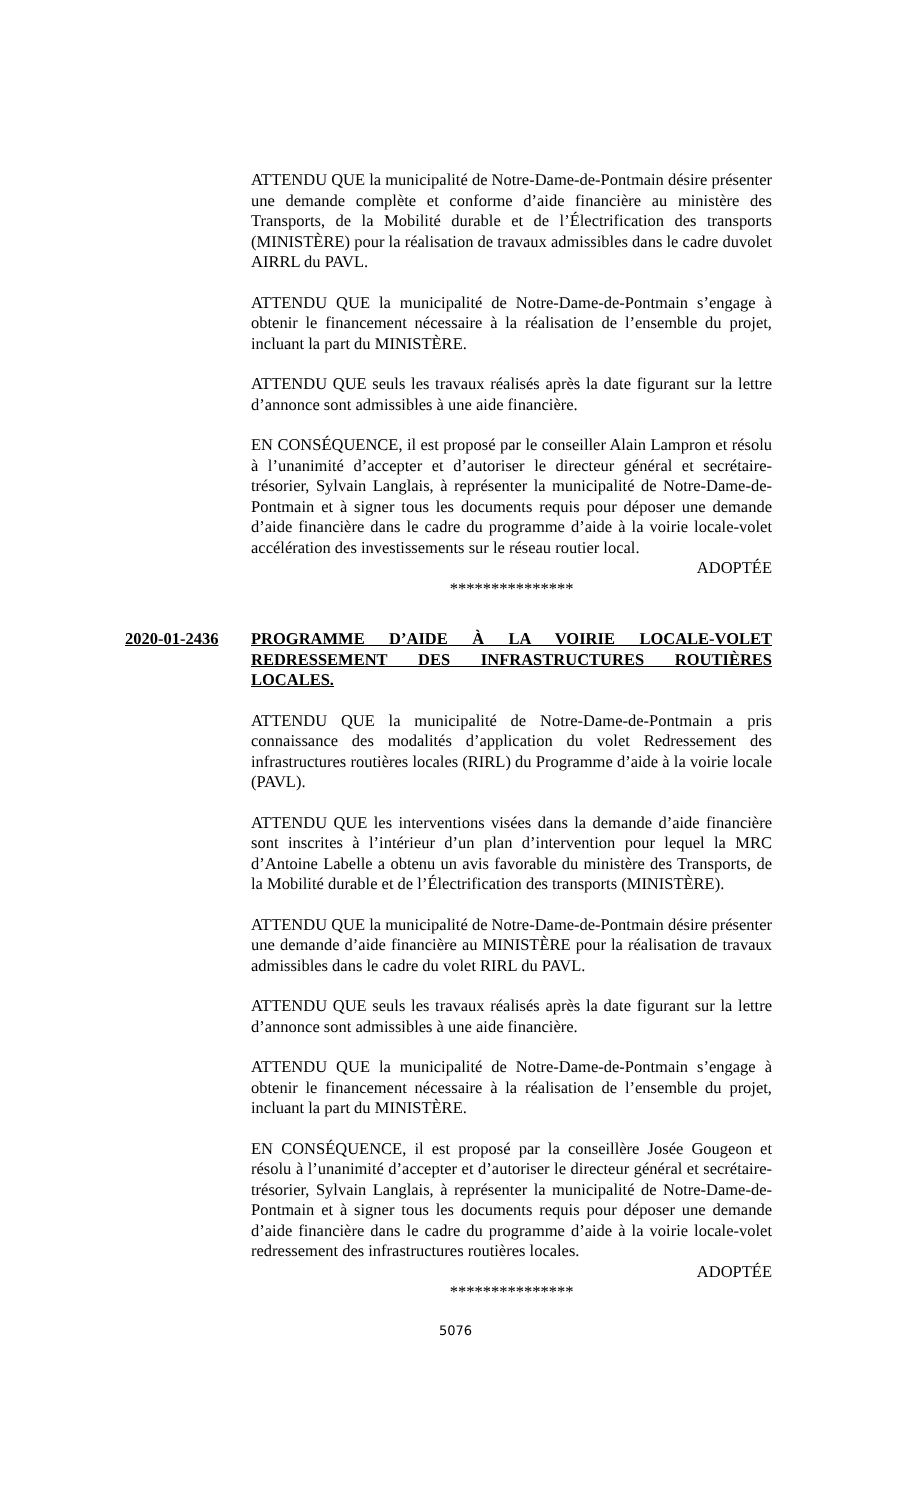ATTENDU QUE la municipalité de Notre-Dame-de-Pontmain désire présenter une demande complète et conforme d’aide financière au ministère des Transports, de la Mobilité durable et de l’Électrification des transports (MINISTÈRE) pour la réalisation de travaux admissibles dans le cadre duvolet AIRRL du PAVL.
ATTENDU QUE la municipalité de Notre-Dame-de-Pontmain s’engage à obtenir le financement nécessaire à la réalisation de l’ensemble du projet, incluant la part du MINISTÈRE.
ATTENDU QUE seuls les travaux réalisés après la date figurant sur la lettre d’annonce sont admissibles à une aide financière.
EN CONSÉQUENCE, il est proposé par le conseiller Alain Lampron et résolu à l’unanimité d’accepter et d’autoriser le directeur général et secrétaire-trésorier, Sylvain Langlais, à représenter la municipalité de Notre-Dame-de-Pontmain et à signer tous les documents requis pour déposer une demande d’aide financière dans le cadre du programme d’aide à la voirie locale-volet accélération des investissements sur le réseau routier local.
ADOPTÉE
***************
2020-01-2436 PROGRAMME D’AIDE À LA VOIRIE LOCALE-VOLET REDRESSEMENT DES INFRASTRUCTURES ROUTIÈRES LOCALES.
ATTENDU QUE la municipalité de Notre-Dame-de-Pontmain a pris connaissance des modalités d’application du volet Redressement des infrastructures routières locales (RIRL) du Programme d’aide à la voirie locale (PAVL).
ATTENDU QUE les interventions visées dans la demande d’aide financière sont inscrites à l’intérieur d’un plan d’intervention pour lequel la MRC d’Antoine Labelle a obtenu un avis favorable du ministère des Transports, de la Mobilité durable et de l’Électrification des transports (MINISTÈRE).
ATTENDU QUE la municipalité de Notre-Dame-de-Pontmain désire présenter une demande d’aide financière au MINISTÈRE pour la réalisation de travaux admissibles dans le cadre du volet RIRL du PAVL.
ATTENDU QUE seuls les travaux réalisés après la date figurant sur la lettre d’annonce sont admissibles à une aide financière.
ATTENDU QUE la municipalité de Notre-Dame-de-Pontmain s’engage à obtenir le financement nécessaire à la réalisation de l’ensemble du projet, incluant la part du MINISTÈRE.
EN CONSÉQUENCE, il est proposé par la conseillère Josée Gougeon et résolu à l’unanimité d’accepter et d’autoriser le directeur général et secrétaire-trésorier, Sylvain Langlais, à représenter la municipalité de Notre-Dame-de-Pontmain et à signer tous les documents requis pour déposer une demande d’aide financière dans le cadre du programme d’aide à la voirie locale-volet redressement des infrastructures routières locales.
ADOPTÉE
***************
5076